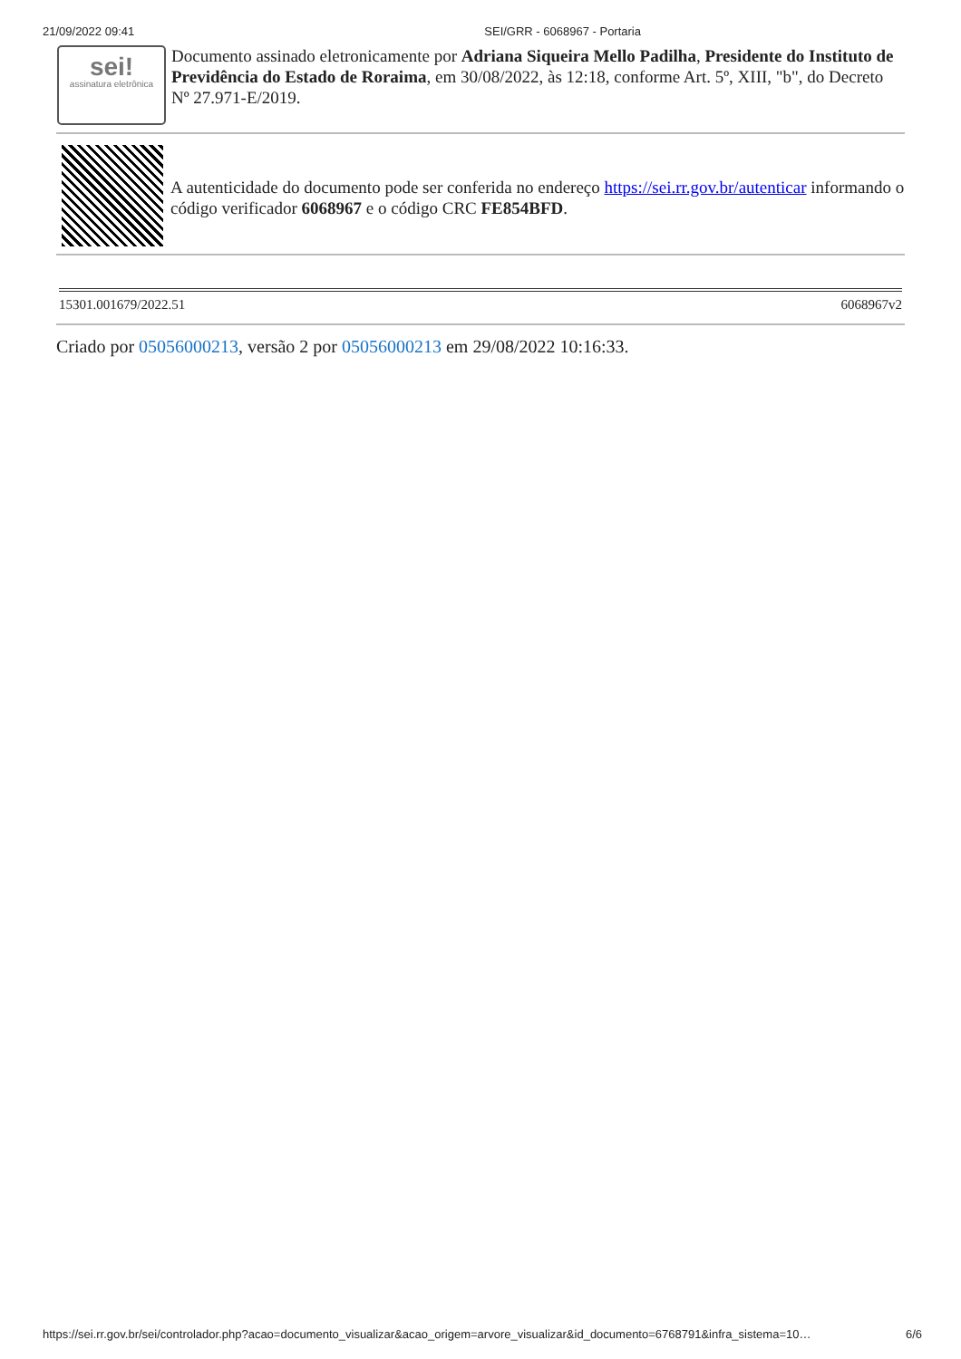21/09/2022 09:41 SEI/GRR - 6068967 - Portaria
sei!
assinatura eletrônica
Documento assinado eletronicamente por Adriana Siqueira Mello Padilha, Presidente do Instituto de Previdência do Estado de Roraima, em 30/08/2022, às 12:18, conforme Art. 5º, XIII, "b", do Decreto Nº 27.971-E/2019.
A autenticidade do documento pode ser conferida no endereço https://sei.rr.gov.br/autenticar informando o código verificador 6068967 e o código CRC FE854BFD.
15301.001679/2022.51 6068967v2
Criado por 05056000213, versão 2 por 05056000213 em 29/08/2022 10:16:33.
https://sei.rr.gov.br/sei/controlador.php?acao=documento_visualizar&acao_origem=arvore_visualizar&id_documento=6768791&infra_sistema=10… 6/6